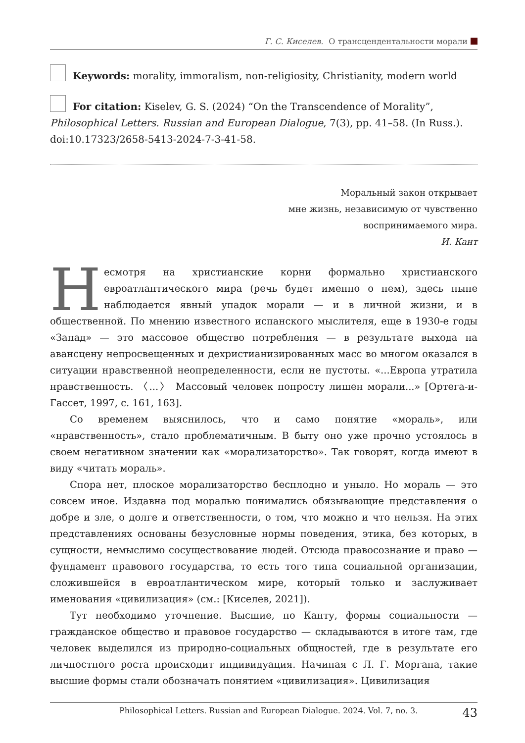Г. С. Киселев. О трансцендентальности морали
Keywords: morality, immoralism, non-religiosity, Christianity, modern world
For citation: Kiselev, G. S. (2024) “On the Transcendence of Morality”, Philosophical Letters. Russian and European Dialogue, 7(3), pp. 41–58. (In Russ.). doi:10.17323/2658-5413-2024-7-3-41-58.
Моральный закон открывает
мне жизнь, независимую от чувственно
воспринимаемого мира.
И. Кант
Несмотря на христианские корни формально христианского евроатлантического мира (речь будет именно о нем), здесь ныне наблюдается явный упадок морали — и в личной жизни, и в общественной. По мнению известного испанского мыслителя, еще в 1930-е годы «Запад» — это массовое общество потребления — в результате выхода на авансцену непросвещенных и дехристианизированных масс во многом оказался в ситуации нравственной неопределенности, если не пустоты. «...Европа утратила нравственность. 〈...〉 Массовый человек попросту лишен морали...» [Ортега-и-Гассет, 1997, с. 161, 163].
Со временем выяснилось, что и само понятие «мораль», или «нравственность», стало проблематичным. В быту оно уже прочно устоялось в своем негативном значении как «морализаторство». Так говорят, когда имеют в виду «читать мораль».
Спора нет, плоское морализаторство бесплодно и уныло. Но мораль — это совсем иное. Издавна под моралью понимались обязывающие представления о добре и зле, о долге и ответственности, о том, что можно и что нельзя. На этих представлениях основаны безусловные нормы поведения, этика, без которых, в сущности, немыслимо сосуществование людей. Отсюда правосознание и право — фундамент правового государства, то есть того типа социальной организации, сложившейся в евроатлантическом мире, который только и заслуживает именования «цивилизация» (см.: [Киселев, 2021]).
Тут необходимо уточнение. Высшие, по Канту, формы социальности — гражданское общество и правовое государство — складываются в итоге там, где человек выделился из природно-социальных общностей, где в результате его личностного роста происходит индивидуация. Начиная с Л. Г. Моргана, такие высшие формы стали обозначать понятием «цивилизация». Цивилизация
Philosophical Letters. Russian and European Dialogue. 2024. Vol. 7, no. 3. 43